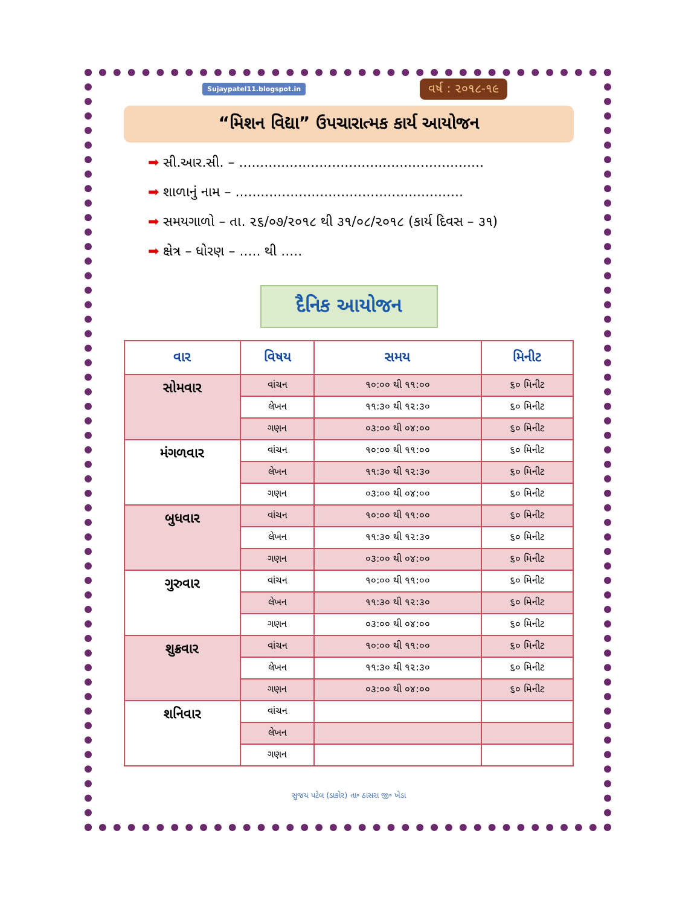Sujaypatel11.blogspot.in વર્ષ : ૨૦૧૮-૧૯
“મિશન વિદ્યા” ઉપચારાત્મક કાર્ય આયોજન
➡ સી.આર.સી. – ..........................................................
➡ શાળાનું નામ – ......................................................
➡ સમયગાળો – તા. ૨૬/૦૭/૨૦૧૮ થી ૩૧/૦૮/૨૦૧૮ (કાર્ય દિવસ – ૩૧)
➡ ક્ષેત્ર – ધોરણ – ..... થી .....
દૈનિક આયોજન
| વાર | વિષય | સમય | મિનીટ |
| --- | --- | --- | --- |
| સોમવાર | વાંચન | ૧૦:૦૦ થી ૧૧:૦૦ | ૬૦ મિનીટ |
| | લેખન | ૧૧:૩૦ થી ૧૨:૩૦ | ૬૦ મિનીટ |
| | ગણન | ૦૩:૦૦ થી ૦૪:૦૦ | ૬૦ મિનીટ |
| મંગળવાર | વાંચન | ૧૦:૦૦ થી ૧૧:૦૦ | ૬૦ મિનીટ |
| | લેખન | ૧૧:૩૦ થી ૧૨:૩૦ | ૬૦ મિનીટ |
| | ગણન | ૦૩:૦૦ થી ૦૪:૦૦ | ૬૦ મિનીટ |
| બુધવાર | વાંચન | ૧૦:૦૦ થી ૧૧:૦૦ | ૬૦ મિનીટ |
| | લેખન | ૧૧:૩૦ થી ૧૨:૩૦ | ૬૦ મિનીટ |
| | ગણન | ૦૩:૦૦ થી ૦૪:૦૦ | ૬૦ મિનીટ |
| ગુરુવાર | વાંચન | ૧૦:૦૦ થી ૧૧:૦૦ | ૬૦ મિનીટ |
| | લેખન | ૧૧:૩૦ થી ૧૨:૩૦ | ૬૦ મિનીટ |
| | ગણન | ૦૩:૦૦ થી ૦૪:૦૦ | ૬૦ મિનીટ |
| શુક્રવાર | વાંચન | ૧૦:૦૦ થી ૧૧:૦૦ | ૬૦ મિનીટ |
| | લેખન | ૧૧:૩૦ થી ૧૨:૩૦ | ૬૦ મિનીટ |
| | ગણન | ૦૩:૦૦ થી ૦૪:૦૦ | ૬૦ મિનીટ |
| શનિવાર | વાંચન | | |
| | લેખન | | |
| | ગણન | | |
સુજય પટેલ (ડાકોર) તા૰ ઠાસરા જી૰ ખેડા